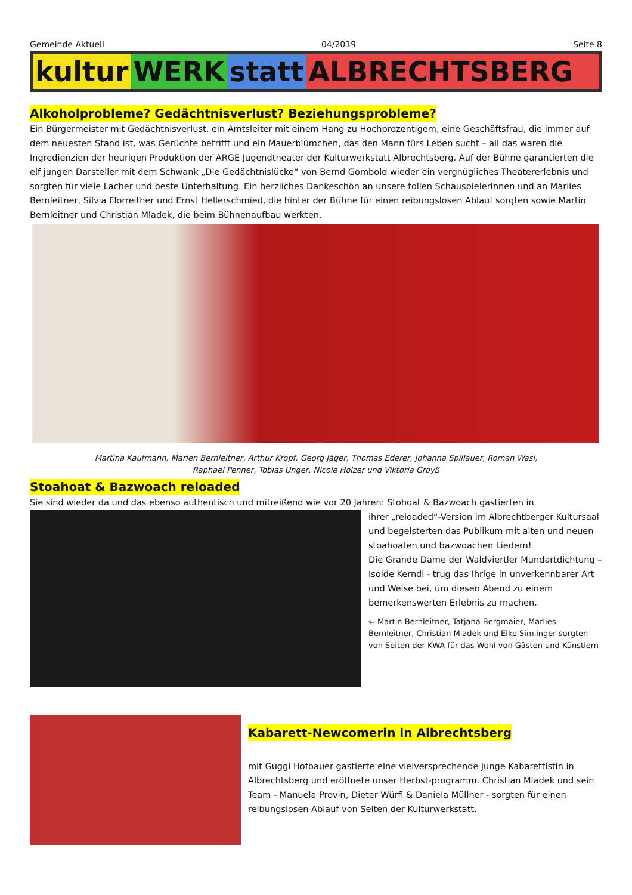Gemeinde Aktuell 04/2019 Seite 8
kultur WERK statt ALBRECHTSBERG
Alkoholprobleme? Gedächtnisverlust? Beziehungsprobleme?
Ein Bürgermeister mit Gedächtnisverlust, ein Amtsleiter mit einem Hang zu Hochprozentigem, eine Geschäftsfrau, die immer auf dem neuesten Stand ist, was Gerüchte betrifft und ein Mauerblümchen, das den Mann fürs Leben sucht – all das waren die Ingredienzien der heurigen Produktion der ARGE Jugendtheater der Kulturwerkstatt Albrechtsberg. Auf der Bühne garantierten die elf jungen Darsteller mit dem Schwank „Die Gedächtnislücke“ von Bernd Gombold wieder ein vergnügliches Theatererlebnis und sorgten für viele Lacher und beste Unterhaltung. Ein herzliches Dankeschön an unsere tollen SchauspielerInnen und an Marlies Bernleitner, Silvia Florreither und Ernst Hellerschmied, die hinter der Bühne für einen reibungslosen Ablauf sorgten sowie Martin Bernleitner und Christian Mladek, die beim Bühnenaufbau werkten.
Martina Kaufmann, Marlen Bernleitner, Arthur Kropf, Georg Jäger, Thomas Ederer, Johanna Spillauer, Roman Wasl,
Raphael Penner, Tobias Unger, Nicole Holzer und Viktoria Groyß
Stoahoat & Bazwoach reloaded
Sie sind wieder da und das ebenso authentisch und mitreißend wie vor 20 Jahren: Stohoat & Bazwoach gastierten in
ihrer „reloaded“-Version im Albrechtberger Kultursaal und begeisterten das Publikum mit alten und neuen stoahoaten und bazwoachen Liedern!
Die Grande Dame der Waldviertler Mundartdichtung – Isolde Kerndl - trug das Ihrige in unverkennbarer Art und Weise bei, um diesen Abend zu einem bemerkenswerten Erlebnis zu machen.
⇦ Martin Bernleitner, Tatjana Bergmaier, Marlies Bernleitner, Christian Mladek und Elke Simlinger sorgten von Seiten der KWA für das Wohl von Gästen und Künstlern
Kabarett-Newcomerin in Albrechtsberg
mit Guggi Hofbauer gastierte eine vielversprechende junge Kabarettistin in Albrechtsberg und eröffnete unser Herbst-programm. Christian Mladek und sein Team - Manuela Provin, Dieter Würfl & Daniela Müllner - sorgten für einen reibungslosen Ablauf von Seiten der Kulturwerkstatt.